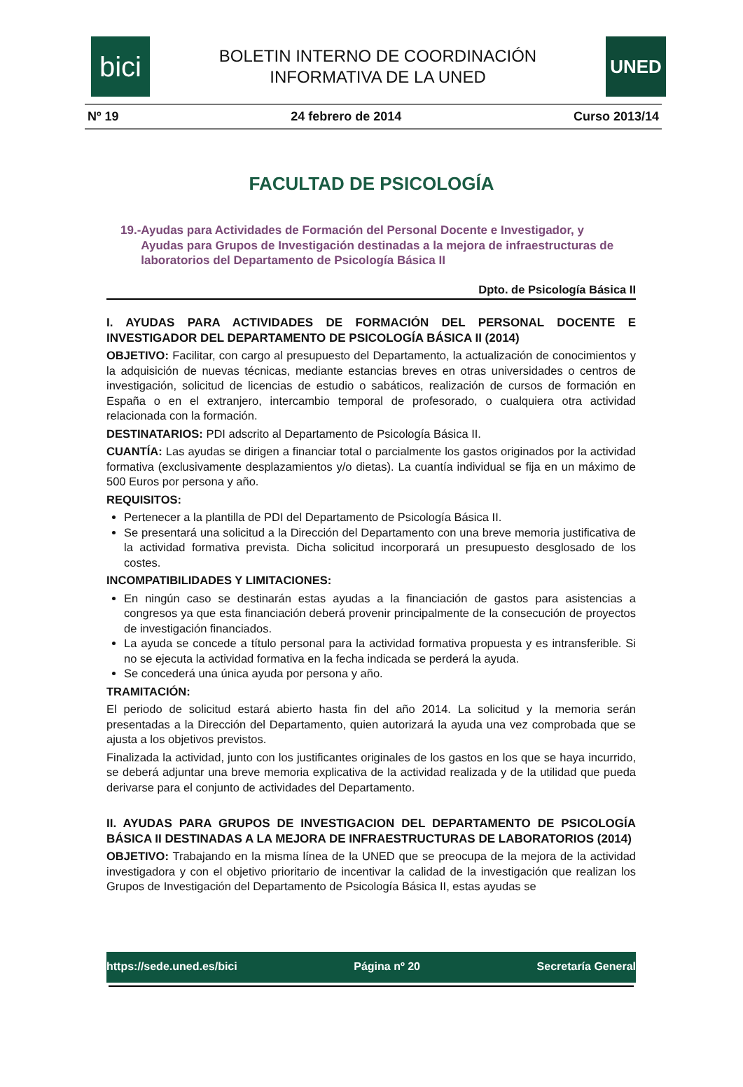bici
BOLETIN INTERNO DE COORDINACIÓN
INFORMATIVA DE LA UNED
UNED
Nº 19 24 febrero de 2014 Curso 2013/14
FACULTAD DE PSICOLOGÍA
19.- Ayudas para Actividades de Formación del Personal Docente e Investigador, y Ayudas para Grupos de Investigación destinadas a la mejora de infraestructuras de laboratorios del Departamento de Psicología Básica II
Dpto. de Psicología Básica II
I. AYUDAS PARA ACTIVIDADES DE FORMACIÓN DEL PERSONAL DOCENTE E INVESTIGADOR DEL DEPARTAMENTO DE PSICOLOGÍA BÁSICA II (2014)
OBJETIVO: Facilitar, con cargo al presupuesto del Departamento, la actualización de conocimientos y la adquisición de nuevas técnicas, mediante estancias breves en otras universidades o centros de investigación, solicitud de licencias de estudio o sabáticos, realización de cursos de formación en España o en el extranjero, intercambio temporal de profesorado, o cualquiera otra actividad relacionada con la formación.
DESTINATARIOS: PDI adscrito al Departamento de Psicología Básica II.
CUANTÍA: Las ayudas se dirigen a financiar total o parcialmente los gastos originados por la actividad formativa (exclusivamente desplazamientos y/o dietas). La cuantía individual se fija en un máximo de 500 Euros por persona y año.
REQUISITOS:
Pertenecer a la plantilla de PDI del Departamento de Psicología Básica II.
Se presentará una solicitud a la Dirección del Departamento con una breve memoria justificativa de la actividad formativa prevista. Dicha solicitud incorporará un presupuesto desglosado de los costes.
INCOMPATIBILIDADES Y LIMITACIONES:
En ningún caso se destinarán estas ayudas a la financiación de gastos para asistencias a congresos ya que esta financiación deberá provenir principalmente de la consecución de proyectos de investigación financiados.
La ayuda se concede a título personal para la actividad formativa propuesta y es intransferible. Si no se ejecuta la actividad formativa en la fecha indicada se perderá la ayuda.
Se concederá una única ayuda por persona y año.
TRAMITACIÓN:
El periodo de solicitud estará abierto hasta fin del año 2014. La solicitud y la memoria serán presentadas a la Dirección del Departamento, quien autorizará la ayuda una vez comprobada que se ajusta a los objetivos previstos.
Finalizada la actividad, junto con los justificantes originales de los gastos en los que se haya incurrido, se deberá adjuntar una breve memoria explicativa de la actividad realizada y de la utilidad que pueda derivarse para el conjunto de actividades del Departamento.
II. AYUDAS PARA GRUPOS DE INVESTIGACION DEL DEPARTAMENTO DE PSICOLOGÍA BÁSICA II DESTINADAS A LA MEJORA DE INFRAESTRUCTURAS DE LABORATORIOS (2014)
OBJETIVO: Trabajando en la misma línea de la UNED que se preocupa de la mejora de la actividad investigadora y con el objetivo prioritario de incentivar la calidad de la investigación que realizan los Grupos de Investigación del Departamento de Psicología Básica II, estas ayudas se
https://sede.uned.es/bici Página nº 20 Secretaría General